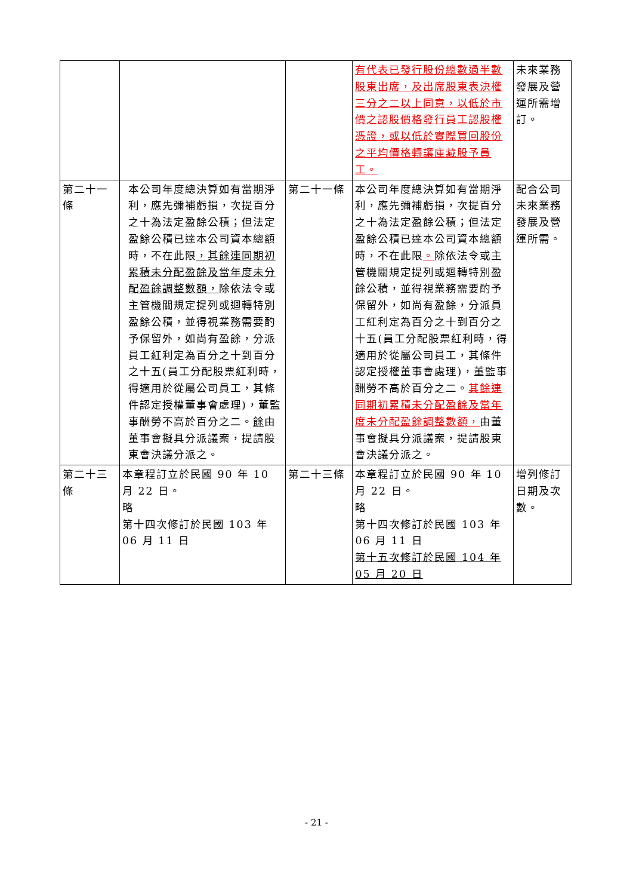| | | | 有代表已發行股份總數過半數股東出席，及出席股東表決權三分之二以上同意，以低於市價之認股價格發行員工認股權憑證，或以低於實際買回股份之平均價格轉讓庫藏股予員工。 | 未來業務發展及營運所需增訂。 |
| 第二十一條 | 本公司年度總決算如有當期淨利，應先彌補虧損，次提百分之十為法定盈餘公積；但法定盈餘公積已達本公司資本總額時，不在此限 ，其餘連同期初累積未分配盈餘及當年度未分配盈餘調整數額， 除依法令或主管機關規定提列或迴轉特別盈餘公積，並得視業務需要酌予保留外，如尚有盈餘，分派員工紅利定為百分之十到百分之十五(員工分配股票紅利時，得適用於從屬公司員工，其條件認定授權董事會處理)，董監事酬勞不高於百分之二。 餘 由董事會擬具分派議案，提請股東會決議分派之。 | 第二十一條 | 本公司年度總決算如有當期淨利，應先彌補虧損，次提百分之十為法定盈餘公積；但法定盈餘公積已達本公司資本總額時，不在此限 。 除依法令或主管機關規定提列或迴轉特別盈餘公積，並得視業務需要酌予保留外，如尚有盈餘，分派員工紅利定為百分之十到百分之十五(員工分配股票紅利時，得適用於從屬公司員工，其條件認定授權董事會處理)，董監事酬勞不高於百分之二。 其餘連同期初累積未分配盈餘及當年度未分配盈餘調整數額， 由董事會擬具分派議案，提請股東會決議分派之。 | 配合公司未來業務發展及營運所需。 |
| 第二十三條 | 本章程訂立於民國 90 年 10 月 22 日。 略 第十四次修訂於民國 103 年 06 月 11 日 | 第二十三條 | 本章程訂立於民國 90 年 10 月 22 日。 略 第十四次修訂於民國 103 年 06 月 11 日 第十五次修訂於民國 104 年 05 月 20 日 | 增列修訂日期及次數。 |
- 21 -